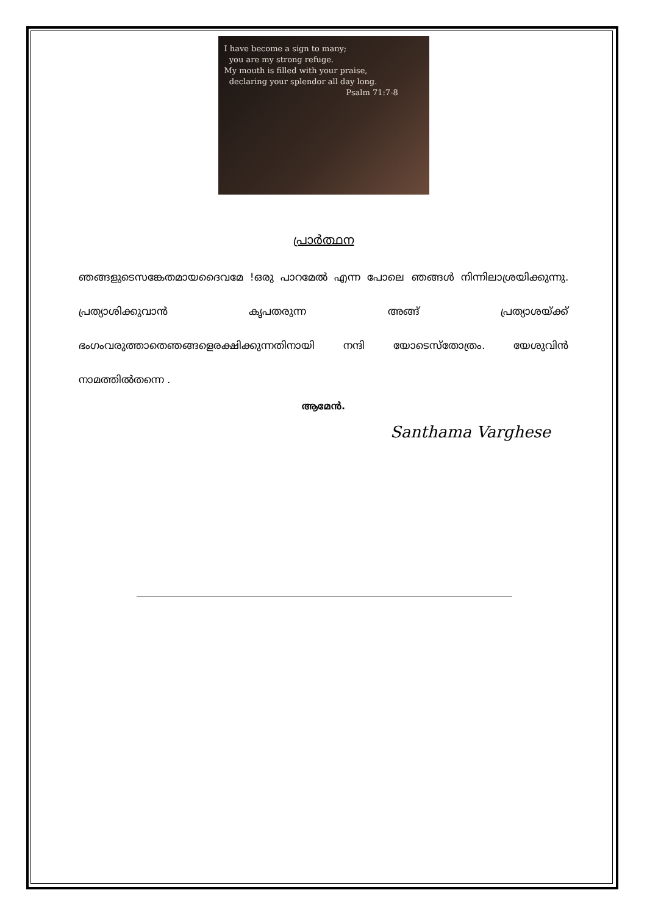I have become a sign to many;
you are my strong refuge.
My mouth is filled with your praise,
declaring your splendor all day long.
Psalm 71:7-8
പ്രാർത്ഥന
ഞങ്ങളുടെസങ്കേതമായദൈവമേ !ഒരു പാറമേൽ എന്ന പോലെ ഞങ്ങൾ നിന്നിലാശ്രയിക്കുന്നു. പ്രത്യാശിക്കുവാൻ കൃപതരുന്ന അങ്ങ് പ്രത്യാശയ്ക്ക് ഭംഗംവരുത്താതെഞങ്ങളെരക്ഷിക്കുന്നതിനായി നന്ദി യോടെസ്തോത്രം. യേശുവിൻ നാമത്തിൽതന്നെ .
ആമേൻ.
Santhama Varghese